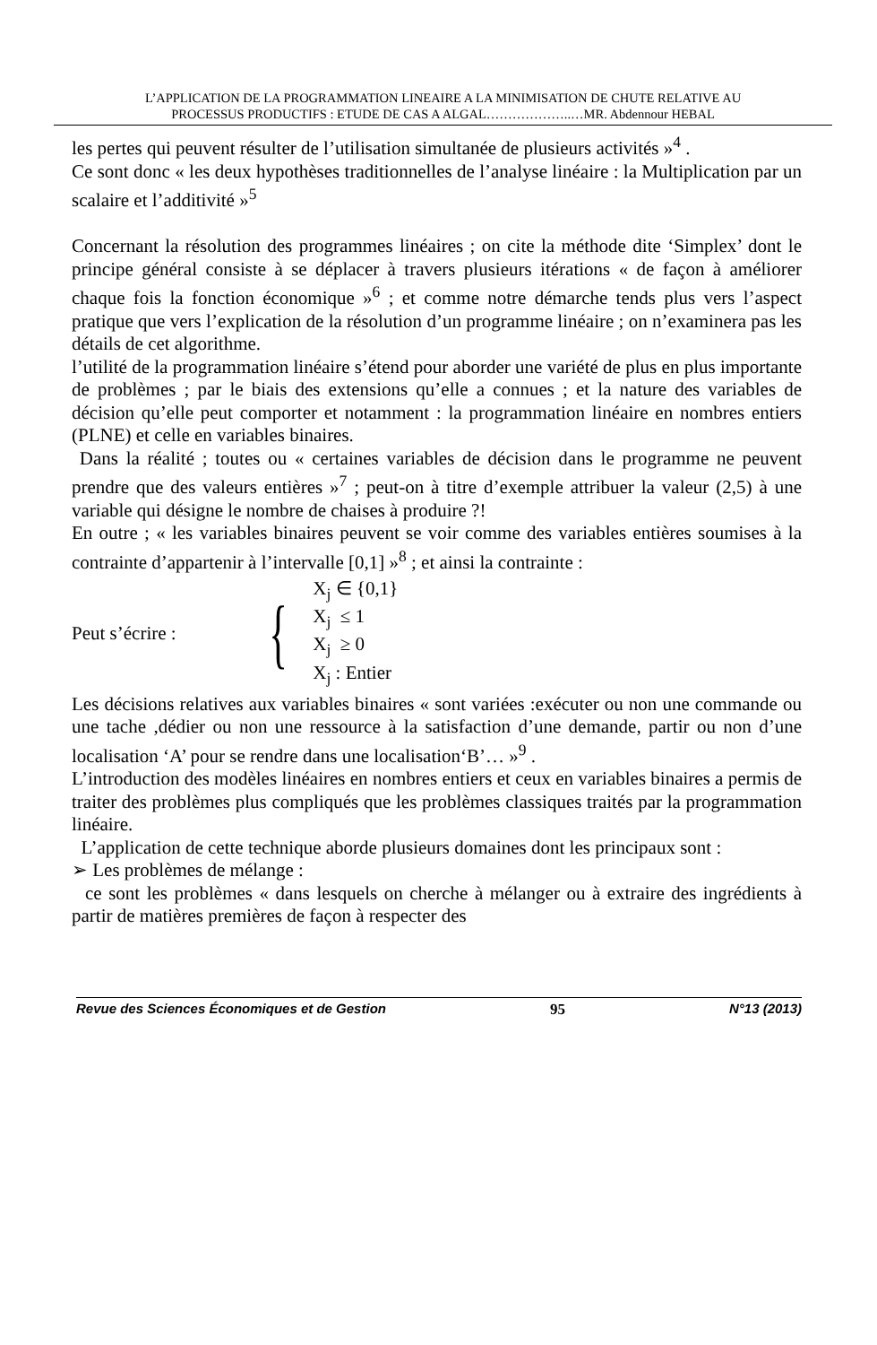L’APPLICATION DE LA PROGRAMMATION LINEAIRE A LA MINIMISATION DE CHUTE RELATIVE AU
PROCESSUS PRODUCTIFS : ETUDE DE CAS A ALGAL………………..…MR. Abdennour HEBAL
les pertes qui peuvent résulter de l’utilisation simultanée de plusieurs activités »<sup>4</sup> .
Ce sont donc « les deux hypothèses traditionnelles de l’analyse linéaire : la Multiplication par un scalaire et l’additivité »<sup>5</sup>
Concernant la résolution des programmes linéaires ; on cite la méthode dite ‘Simplex’ dont le principe général consiste à se déplacer à travers plusieurs itérations « de façon à améliorer chaque fois la fonction économique »<sup>6</sup> ; et comme notre démarche tends plus vers l’aspect pratique que vers l’explication de la résolution d’un programme linéaire ; on n’examinera pas les détails de cet algorithme.
l’utilité de la programmation linéaire s’étend pour aborder une variété de plus en plus importante de problèmes ; par le biais des extensions qu’elle a connues ; et la nature des variables de décision qu’elle peut comporter et notamment : la programmation linéaire en nombres entiers (PLNE) et celle en variables binaires.
Dans la réalité ; toutes ou « certaines variables de décision dans le programme ne peuvent prendre que des valeurs entières »<sup>7</sup> ; peut-on à titre d’exemple attribuer la valeur (2,5) à une variable qui désigne le nombre de chaises à produire ?!
En outre ; « les variables binaires peuvent se voir comme des variables entières soumises à la contrainte d’appartenir à l’intervalle [0,1] »<sup>8</sup> ; et ainsi la contrainte :
Peut s’écrire : {
X<sub>j</sub> ∈ {0,1}
X<sub>j</sub> ≤ 1
X<sub>j</sub> ≥ 0
X<sub>j</sub> : Entier
Les décisions relatives aux variables binaires « sont variées :exécuter ou non une commande ou une tache ,dédier ou non une ressource à la satisfaction d’une demande, partir ou non d’une localisation ‘A’ pour se rendre dans une localisation‘B’… »<sup>9</sup> .
L’introduction des modèles linéaires en nombres entiers et ceux en variables binaires a permis de traiter des problèmes plus compliqués que les problèmes classiques traités par la programmation linéaire.
L’application de cette technique aborde plusieurs domaines dont les principaux sont :
➢ Les problèmes de mélange :
ce sont les problèmes « dans lesquels on cherche à mélanger ou à extraire des ingrédients à partir de matières premières de façon à respecter des
Revue des Sciences Économiques et de Gestion 95 N°13 (2013)